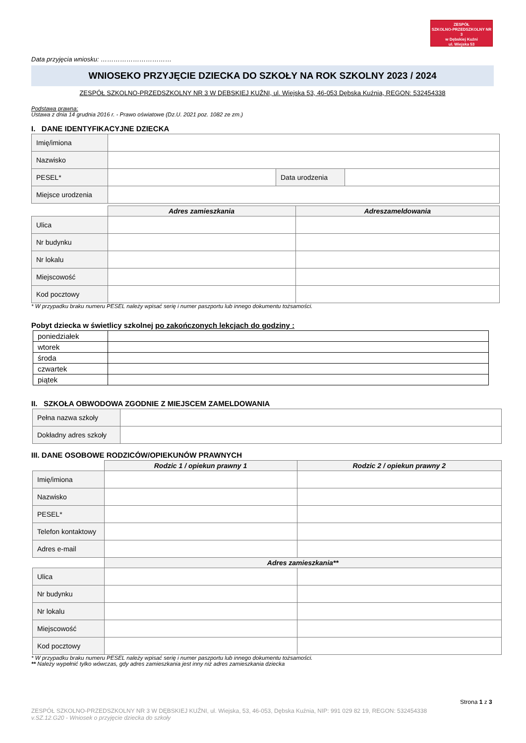ZESPÓŁ
SZKOLNO-PRZEDSZKOLNY NR 3
w Dębskiej Kuźni
ul. Wiejska 53
Data przyjęcia wniosku: ……………………………
WNIOSEKO PRZYJĘCIE DZIECKA DO SZKOŁY NA ROK SZKOLNY 2023 / 2024
ZESPÓŁ SZKOLNO-PRZEDSZKOLNY NR 3 W DĘBSKIEJ KUŹNI, ul. Wiejska 53, 46-053 Dębska Kuźnia, REGON: 532454338
Podstawa prawna:
Ustawa z dnia 14 grudnia 2016 r. - Prawo oświatowe (Dz.U. 2021 poz. 1082 ze zm.)
I. DANE IDENTYFIKACYJNE DZIECKA
| Imię/imiona | | | |
| Nazwisko | | | |
| PESEL* | | Data urodzenia | |
| Miejsce urodzenia | | | |
| | Adres zamieszkania | Adreszameldowania |
| --- | --- | --- |
| Ulica | | |
| Nr budynku | | |
| Nr lokalu | | |
| Miejscowość | | |
| Kod pocztowy | | |
* W przypadku braku numeru PESEL należy wpisać serię i numer paszportu lub innego dokumentu tożsamości.
Pobyt dziecka w świetlicy szkolnej po zakończonych lekcjach do godziny :
| poniedziałek | |
| wtorek | |
| środa | |
| czwartek | |
| piątek | |
II. SZKOŁA OBWODOWA ZGODNIE Z MIEJSCEM ZAMELDOWANIA
| Pełna nazwa szkoły | |
| Dokładny adres szkoły | |
III. DANE OSOBOWE RODZICÓW/OPIEKUNÓW PRAWNYCH
| | Rodzic 1 / opiekun prawny 1 | Rodzic 2 / opiekun prawny 2 |
| --- | --- | --- |
| Imię/imiona | | |
| Nazwisko | | |
| PESEL* | | |
| Telefon kontaktowy | | |
| Adres e-mail | | |
| | Adres zamieszkania** | |
| Ulica | | |
| Nr budynku | | |
| Nr lokalu | | |
| Miejscowość | | |
| Kod pocztowy | | |
* W przypadku braku numeru PESEL należy wpisać serię i numer paszportu lub innego dokumentu tożsamości.
** Należy wypełnić tylko wówczas, gdy adres zamieszkania jest inny niż adres zamieszkania dziecka
Strona 1 z 3
ZESPÓŁ SZKOLNO-PRZEDSZKOLNY NR 3 W DĘBSKIEJ KUŹNI, ul. Wiejska, 53, 46-053, Dębska Kuźnia, NIP: 991 029 82 19, REGON: 532454338
v.SZ.12.G20 - Wniosek o przyjęcie dziecka do szkoły